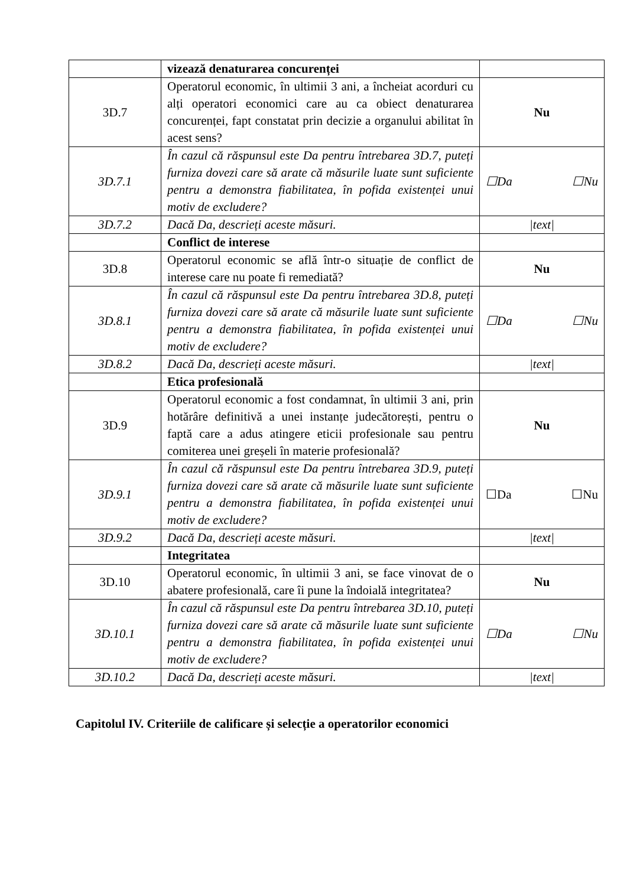| | vizează denaturarea concurenței | |
| 3D.7 | Operatorul economic, în ultimii 3 ani, a încheiat acorduri cu alți operatori economici care au ca obiect denaturarea concurenței, fapt constatat prin decizie a organului abilitat în acest sens? | Nu |
| 3D.7.1 | În cazul că răspunsul este Da pentru întrebarea 3D.7, puteți furniza dovezi care să arate că măsurile luate sunt suficiente pentru a demonstra fiabilitatea, în pofida existenței unui motiv de excludere? | ☐Da ☐Nu |
| 3D.7.2 | Dacă Da, descrieți aceste măsuri. | /text/ |
| | Conflict de interese | |
| 3D.8 | Operatorul economic se află într-o situație de conflict de interese care nu poate fi remediată? | Nu |
| 3D.8.1 | În cazul că răspunsul este Da pentru întrebarea 3D.8, puteți furniza dovezi care să arate că măsurile luate sunt suficiente pentru a demonstra fiabilitatea, în pofida existenței unui motiv de excludere? | ☐Da ☐Nu |
| 3D.8.2 | Dacă Da, descrieți aceste măsuri. | /text/ |
| | Etica profesională | |
| 3D.9 | Operatorul economic a fost condamnat, în ultimii 3 ani, prin hotărâre definitivă a unei instanțe judecătorești, pentru o faptă care a adus atingere eticii profesionale sau pentru comiterea unei greșeli în materie profesională? | Nu |
| 3D.9.1 | În cazul că răspunsul este Da pentru întrebarea 3D.9, puteți furniza dovezi care să arate că măsurile luate sunt suficiente pentru a demonstra fiabilitatea, în pofida existenței unui motiv de excludere? | ☐Da ☐Nu |
| 3D.9.2 | Dacă Da, descrieți aceste măsuri. | /text/ |
| | Integritatea | |
| 3D.10 | Operatorul economic, în ultimii 3 ani, se face vinovat de o abatere profesională, care îi pune la îndoială integritatea? | Nu |
| 3D.10.1 | În cazul că răspunsul este Da pentru întrebarea 3D.10, puteți furniza dovezi care să arate că măsurile luate sunt suficiente pentru a demonstra fiabilitatea, în pofida existenței unui motiv de excludere? | ☐Da ☐Nu |
| 3D.10.2 | Dacă Da, descrieți aceste măsuri. | /text/ |
Capitolul IV. Criteriile de calificare și selecție a operatorilor economici